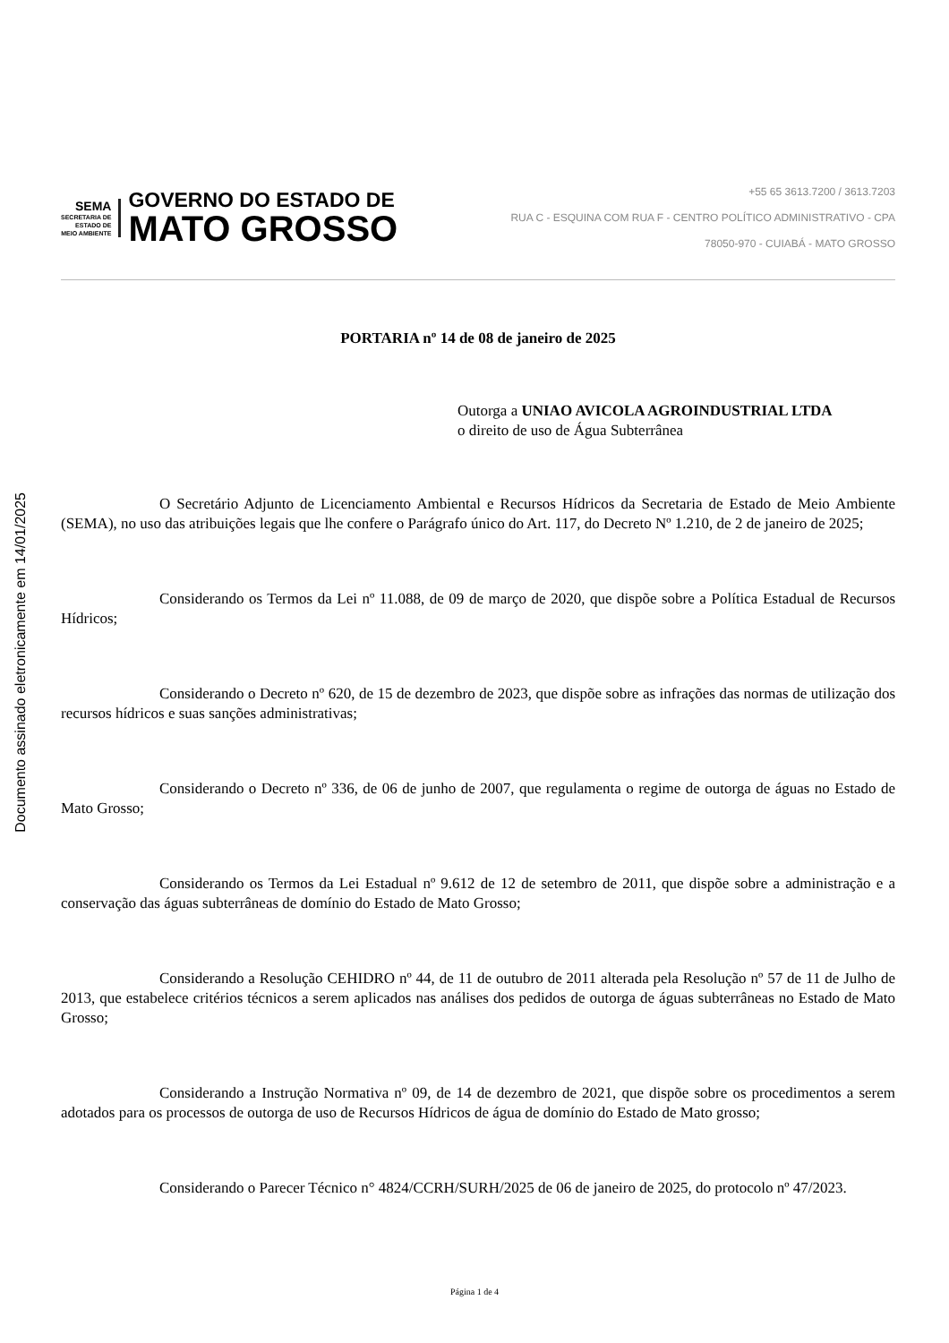Documento assinado eletronicamente em 14/01/2025
SEMA
SECRETARIA DE
ESTADO DE
MEIO AMBIENTE
GOVERNO DO ESTADO DE
MATO GROSSO
+55 65 3613.7200 / 3613.7203
RUA C - ESQUINA COM RUA F - CENTRO POLÍTICO ADMINISTRATIVO - CPA
78050-970 - CUIABÁ - MATO GROSSO
PORTARIA nº 14 de 08 de janeiro de 2025
Outorga a UNIAO AVICOLA AGROINDUSTRIAL LTDA
o direito de uso de Água Subterrânea
O Secretário Adjunto de Licenciamento Ambiental e Recursos Hídricos da Secretaria de Estado de Meio Ambiente (SEMA), no uso das atribuições legais que lhe confere o Parágrafo único do Art. 117, do Decreto Nº 1.210, de 2 de janeiro de 2025;
Considerando os Termos da Lei nº 11.088, de 09 de março de 2020, que dispõe sobre a Política Estadual de Recursos Hídricos;
Considerando o Decreto nº 620, de 15 de dezembro de 2023, que dispõe sobre as infrações das normas de utilização dos recursos hídricos e suas sanções administrativas;
Considerando o Decreto nº 336, de 06 de junho de 2007, que regulamenta o regime de outorga de águas no Estado de Mato Grosso;
Considerando os Termos da Lei Estadual nº 9.612 de 12 de setembro de 2011, que dispõe sobre a administração e a conservação das águas subterrâneas de domínio do Estado de Mato Grosso;
Considerando a Resolução CEHIDRO nº 44, de 11 de outubro de 2011 alterada pela Resolução nº 57 de 11 de Julho de 2013, que estabelece critérios técnicos a serem aplicados nas análises dos pedidos de outorga de águas subterrâneas no Estado de Mato Grosso;
Considerando a Instrução Normativa nº 09, de 14 de dezembro de 2021, que dispõe sobre os procedimentos a serem adotados para os processos de outorga de uso de Recursos Hídricos de água de domínio do Estado de Mato grosso;
Considerando o Parecer Técnico n° 4824/CCRH/SURH/2025 de 06 de janeiro de 2025, do protocolo nº 47/2023.
Página 1 de 4